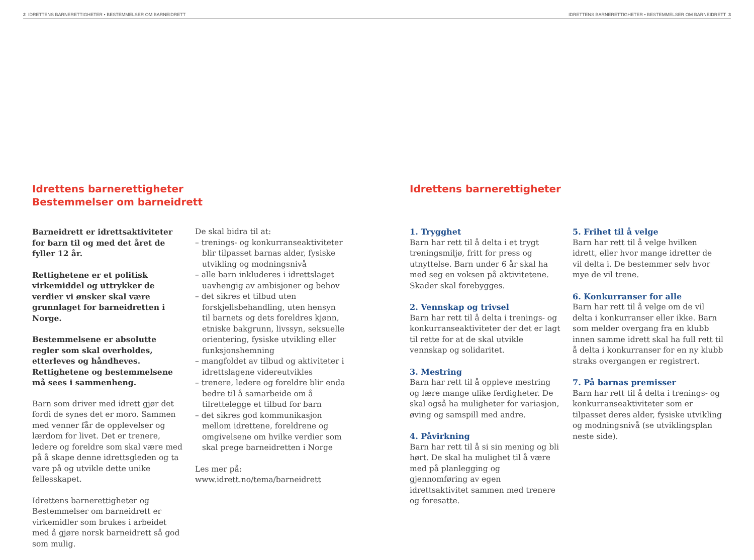2 IDRETTENS BARNERETTIGHETER • BESTEMMELSER OM BARNEIDRETT IDRETTENS BARNERETTIGHETER • BESTEMMELSER OM BARNEIDRETT 3
Idrettens barnerettigheter
Bestemmelser om barneidrett
Barneidrett er idrettsaktiviteter for barn til og med det året de fyller 12 år.
Rettighetene er et politisk virkemiddel og uttrykker de verdier vi ønsker skal være grunnlaget for barneidretten i Norge.
Bestemmelsene er absolutte regler som skal overholdes, etterleves og håndheves. Rettighetene og bestemmelsene må sees i sammenheng.
Barn som driver med idrett gjør det fordi de synes det er moro. Sammen med venner får de opplevelser og lærdom for livet. Det er trenere, ledere og foreldre som skal være med på å skape denne idrettsgleden og ta vare på og utvikle dette unike fellesskapet.
Idrettens barnerettigheter og Bestemmelser om barneidrett er virkemidler som brukes i arbeidet med å gjøre norsk barneidrett så god som mulig.
De skal bidra til at:
– trenings- og konkurranseaktiviteter blir tilpasset barnas alder, fysiske utvikling og modningsnivå
– alle barn inkluderes i idrettslaget uavhengig av ambisjoner og behov
– det sikres et tilbud uten forskjellsbehandling, uten hensyn til barnets og dets foreldres kjønn, etniske bakgrunn, livssyn, seksuelle orientering, fysiske utvikling eller funksjonshemning
– mangfoldet av tilbud og aktiviteter i idrettslagene videreutvikles
– trenere, ledere og foreldre blir enda bedre til å samarbeide om å tilrettelegge et tilbud for barn
– det sikres god kommunikasjon mellom idrettene, foreldrene og omgivelsene om hvilke verdier som skal prege barneidretten i Norge
Les mer på:
www.idrett.no/tema/barneidrett
Idrettens barnerettigheter
1. Trygghet
Barn har rett til å delta i et trygt treningsmiljø, fritt for press og utnyttelse. Barn under 6 år skal ha med seg en voksen på aktivitetene. Skader skal forebygges.
2. Vennskap og trivsel
Barn har rett til å delta i trenings- og konkurranseaktiviteter der det er lagt til rette for at de skal utvikle vennskap og solidaritet.
3. Mestring
Barn har rett til å oppleve mestring og lære mange ulike ferdigheter. De skal også ha muligheter for variasjon, øving og samspill med andre.
4. Påvirkning
Barn har rett til å si sin mening og bli hørt. De skal ha mulighet til å være med på planlegging og gjennomføring av egen idrettsaktivitet sammen med trenere og foresatte.
5. Frihet til å velge
Barn har rett til å velge hvilken idrett, eller hvor mange idretter de vil delta i. De bestemmer selv hvor mye de vil trene.
6. Konkurranser for alle
Barn har rett til å velge om de vil delta i konkurranser eller ikke. Barn som melder overgang fra en klubb innen samme idrett skal ha full rett til å delta i konkurranser for en ny klubb straks overgangen er registrert.
7. På barnas premisser
Barn har rett til å delta i trenings- og konkurranseaktiviteter som er tilpasset deres alder, fysiske utvikling og modningsnivå (se utviklingsplan neste side).